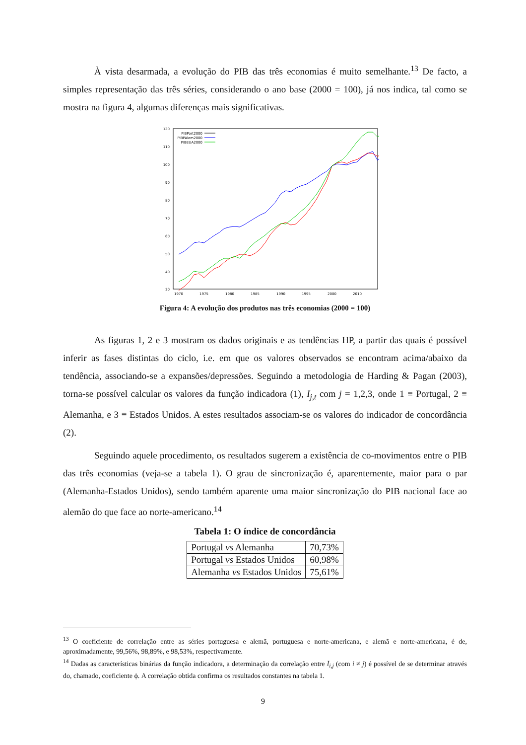À vista desarmada, a evolução do PIB das três economias é muito semelhante.<sup>13</sup> De facto, a simples representação das três séries, considerando o ano base (2000 = 100), já nos indica, tal como se mostra na figura 4, algumas diferenças mais significativas.
120
110
100
90
80
70
60
50
40
30
1970
1975
1980
1985
1990
1995
2000
2010
PIBPort2000
PIBPAlem2000
PIBEUA2000
Figura 4: A evolução dos produtos nas três economias (2000 = 100)
As figuras 1, 2 e 3 mostram os dados originais e as tendências HP, a partir das quais é possível inferir as fases distintas do ciclo, i.e. em que os valores observados se encontram acima/abaixo da tendência, associando-se a expansões/depressões. Seguindo a metodologia de Harding & Pagan (2003), torna-se possível calcular os valores da função indicadora (1), I<sub>j,t</sub> com j = 1,2,3, onde 1 ≡ Portugal, 2 ≡ Alemanha, e 3 ≡ Estados Unidos. A estes resultados associam-se os valores do indicador de concordância (2).
Seguindo aquele procedimento, os resultados sugerem a existência de co-movimentos entre o PIB das três economias (veja-se a tabela 1). O grau de sincronização é, aparentemente, maior para o par (Alemanha-Estados Unidos), sendo também aparente uma maior sincronização do PIB nacional face ao alemão do que face ao norte-americano.<sup>14</sup>
Tabela 1: O índice de concordância
| Portugal vs Alemanha | 70,73% |
| Portugal vs Estados Unidos | 60,98% |
| Alemanha vs Estados Unidos | 75,61% |
<sup>13</sup> O coeficiente de correlação entre as séries portuguesa e alemã, portuguesa e norte-americana, e alemã e norte-americana, é de, aproximadamente, 99,56%, 98,89%, e 98,53%, respectivamente.
<sup>14</sup> Dadas as características binárias da função indicadora, a determinação da correlação entre I<sub>i,j</sub> (com i ≠ j) é possível de se determinar através do, chamado, coeficiente ϕ. A correlação obtida confirma os resultados constantes na tabela 1.
9